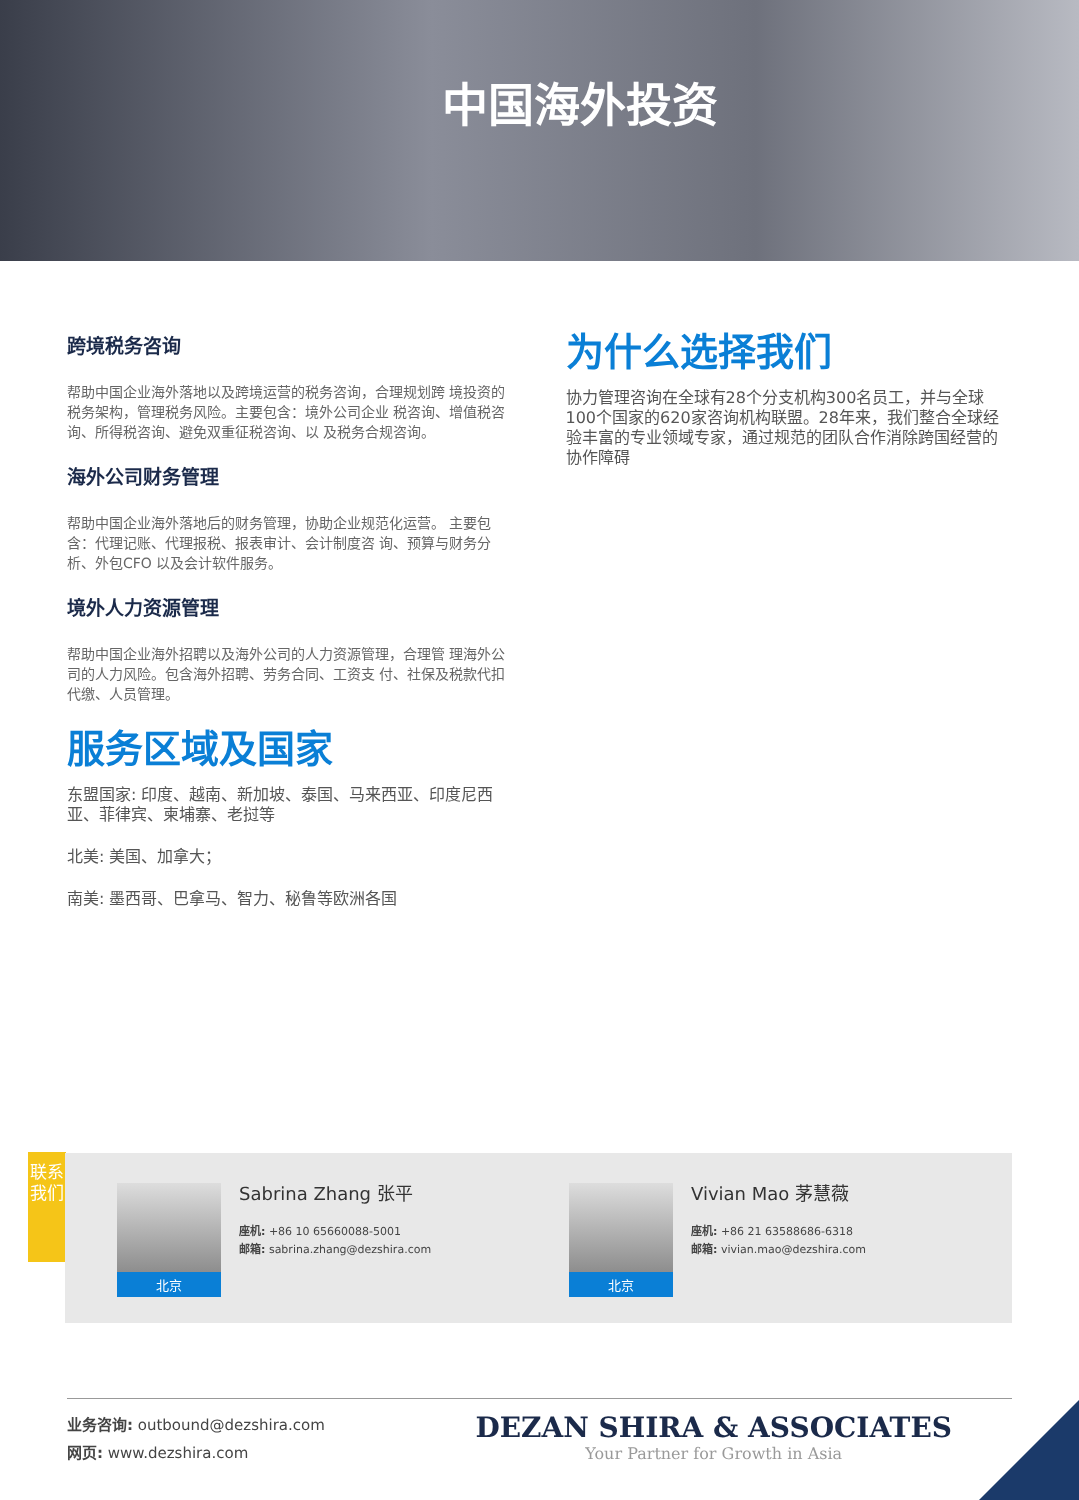中国海外投资
跨境税务咨询
帮助中国企业海外落地以及跨境运营的税务咨询，合理规划跨 境投资的税务架构，管理税务风险。主要包含：境外公司企业 税咨询、增值税咨询、所得税咨询、避免双重征税咨询、以 及税务合规咨询。
海外公司财务管理
帮助中国企业海外落地后的财务管理，协助企业规范化运营。 主要包含：代理记账、代理报税、报表审计、会计制度咨 询、预算与财务分析、外包CFO 以及会计软件服务。
境外人力资源管理
帮助中国企业海外招聘以及海外公司的人力资源管理，合理管 理海外公司的人力风险。包含海外招聘、劳务合同、工资支 付、社保及税款代扣代缴、人员管理。
服务区域及国家
东盟国家: 印度、越南、新加坡、泰国、马来西亚、印度尼西 亚、菲律宾、柬埔寨、老挝等
北美: 美国、加拿大；
南美: 墨西哥、巴拿马、智力、秘鲁等欧洲各国
为什么选择我们
协力管理咨询在全球有28个分支机构300名员工，并与全球100个国家的620家咨询机构联盟。28年来，我们整合全球经验丰富的专业领域专家，通过规范的团队合作消除跨国经营的协作障碍
联系我们
北京
Sabrina Zhang 张平
座机: +86 10 65660088-5001
邮箱: sabrina.zhang@dezshira.com
北京
Vivian Mao 茅慧薇
座机: +86 21 63588686-6318
邮箱: vivian.mao@dezshira.com
业务咨询: outbound@dezshira.com
网页: www.dezshira.com
DEZAN SHIRA & ASSOCIATES
Your Partner for Growth in Asia